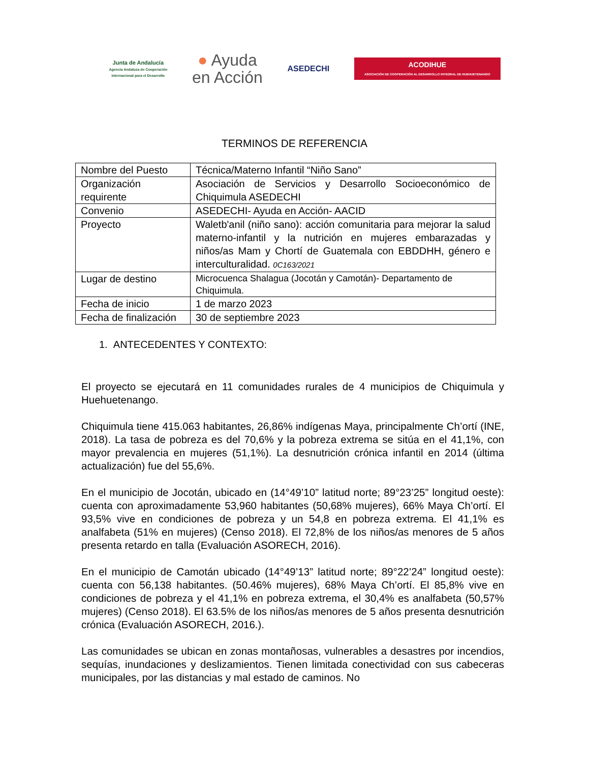Junta de Andalucía
Agencia Andaluza de Cooperación
Internacional para el Desarrollo
● Ayuda
en Acción
ASEDECHI
ACODIHUE
ASOCIACIÓN DE COOPERACIÓN AL DESARROLLO INTEGRAL DE HUEHUETENANGO
TERMINOS DE REFERENCIA
| Nombre del Puesto | Técnica/Materno Infantil “Niño Sano” |
| Organización requirente | Asociación de Servicios y Desarrollo Socioeconómico de Chiquimula ASEDECHI |
| Convenio | ASEDECHI- Ayuda en Acción- AACID |
| Proyecto | Waletb'anil (niño sano): acción comunitaria para mejorar la salud materno-infantil y la nutrición en mujeres embarazadas y niños/as Mam y Chortí de Guatemala con EBDDHH, género e interculturalidad. 0C163/2021 |
| Lugar de destino | Microcuenca Shalagua (Jocotán y Camotán)- Departamento de Chiquimula. |
| Fecha de inicio | 1 de marzo 2023 |
| Fecha de finalización | 30 de septiembre 2023 |
1. ANTECEDENTES Y CONTEXTO:
El proyecto se ejecutará en 11 comunidades rurales de 4 municipios de Chiquimula y Huehuetenango.
Chiquimula tiene 415.063 habitantes, 26,86% indígenas Maya, principalmente Ch’ortí (INE, 2018). La tasa de pobreza es del 70,6% y la pobreza extrema se sitúa en el 41,1%, con mayor prevalencia en mujeres (51,1%). La desnutrición crónica infantil en 2014 (última actualización) fue del 55,6%.
En el municipio de Jocotán, ubicado en (14°49’10” latitud norte; 89°23’25” longitud oeste): cuenta con aproximadamente 53,960 habitantes (50,68% mujeres), 66% Maya Ch’ortí. El 93,5% vive en condiciones de pobreza y un 54,8 en pobreza extrema. El 41,1% es analfabeta (51% en mujeres) (Censo 2018). El 72,8% de los niños/as menores de 5 años presenta retardo en talla (Evaluación ASORECH, 2016).
En el municipio de Camotán ubicado (14°49’13” latitud norte; 89°22’24” longitud oeste): cuenta con 56,138 habitantes. (50.46% mujeres), 68% Maya Ch’ortí. El 85,8% vive en condiciones de pobreza y el 41,1% en pobreza extrema, el 30,4% es analfabeta (50,57% mujeres) (Censo 2018). El 63.5% de los niños/as menores de 5 años presenta desnutrición crónica (Evaluación ASORECH, 2016.).
Las comunidades se ubican en zonas montañosas, vulnerables a desastres por incendios, sequías, inundaciones y deslizamientos. Tienen limitada conectividad con sus cabeceras municipales, por las distancias y mal estado de caminos. No